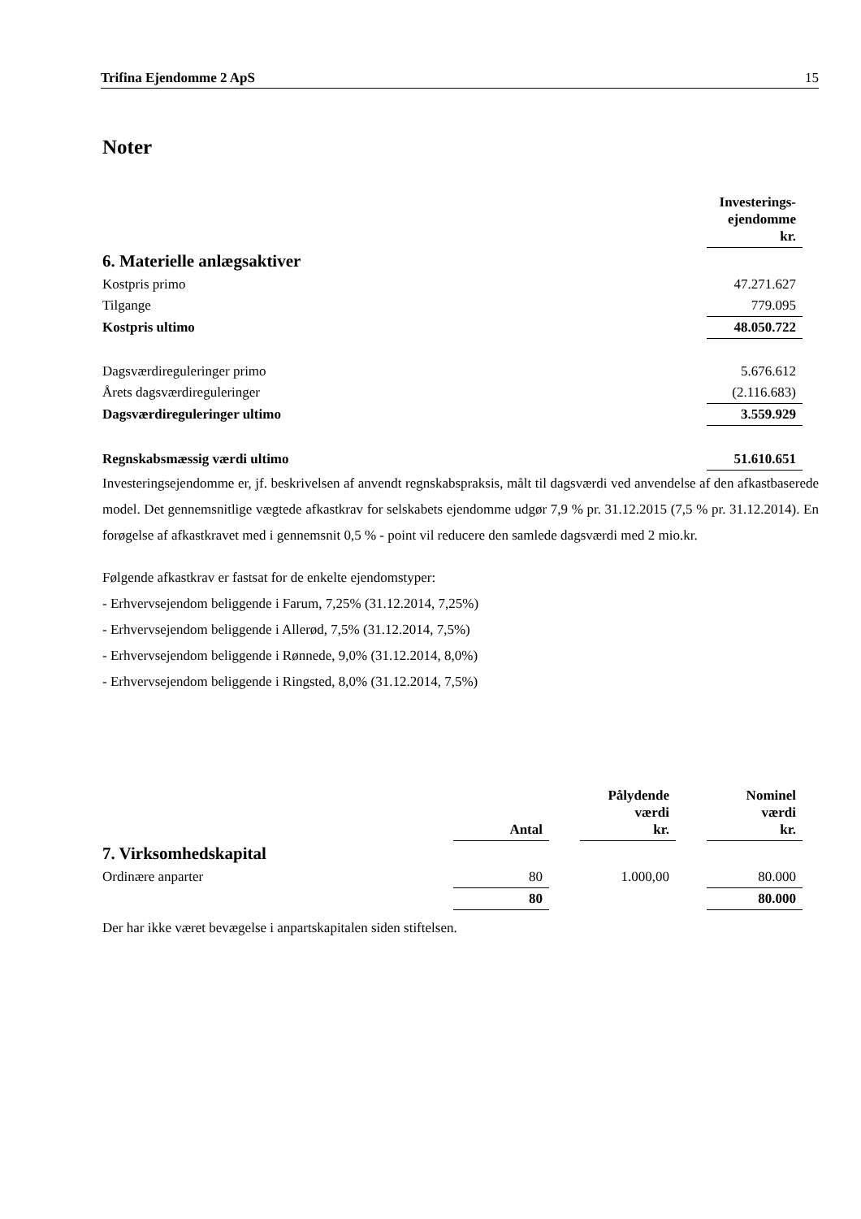Trifina Ejendomme 2 ApS 15
Noter
| | Investerings- ejendomme kr. |
| 6. Materielle anlægsaktiver | |
| Kostpris primo | 47.271.627 |
| Tilgange | 779.095 |
| Kostpris ultimo | 48.050.722 |
| Dagsværdireguleringer primo | 5.676.612 |
| Årets dagsværdireguleringer | (2.116.683) |
| Dagsværdireguleringer ultimo | 3.559.929 |
| Regnskabsmæssig værdi ultimo | 51.610.651 |
Investeringsejendomme er, jf. beskrivelsen af anvendt regnskabspraksis, målt til dagsværdi ved anvendelse af den afkastbaserede model. Det gennemsnitlige vægtede afkastkrav for selskabets ejendomme udgør 7,9 % pr. 31.12.2015 (7,5 % pr. 31.12.2014). En forøgelse af afkastkravet med i gennemsnit 0,5 % - point vil reducere den samlede dagsværdi med 2 mio.kr.
Følgende afkastkrav er fastsat for de enkelte ejendomstyper:
- Erhvervsejendom beliggende i Farum, 7,25% (31.12.2014, 7,25%)
- Erhvervsejendom beliggende i Allerød, 7,5% (31.12.2014, 7,5%)
- Erhvervsejendom beliggende i Rønnede, 9,0% (31.12.2014, 8,0%)
- Erhvervsejendom beliggende i Ringsted, 8,0% (31.12.2014, 7,5%)
| | Antal | | Pålydende værdi kr. | | Nominel værdi kr. |
| 7. Virksomhedskapital | | | | | |
| Ordinære anparter | 80 | | 1.000,00 | | 80.000 |
| | 80 | | | | 80.000 |
Der har ikke været bevægelse i anpartskapitalen siden stiftelsen.